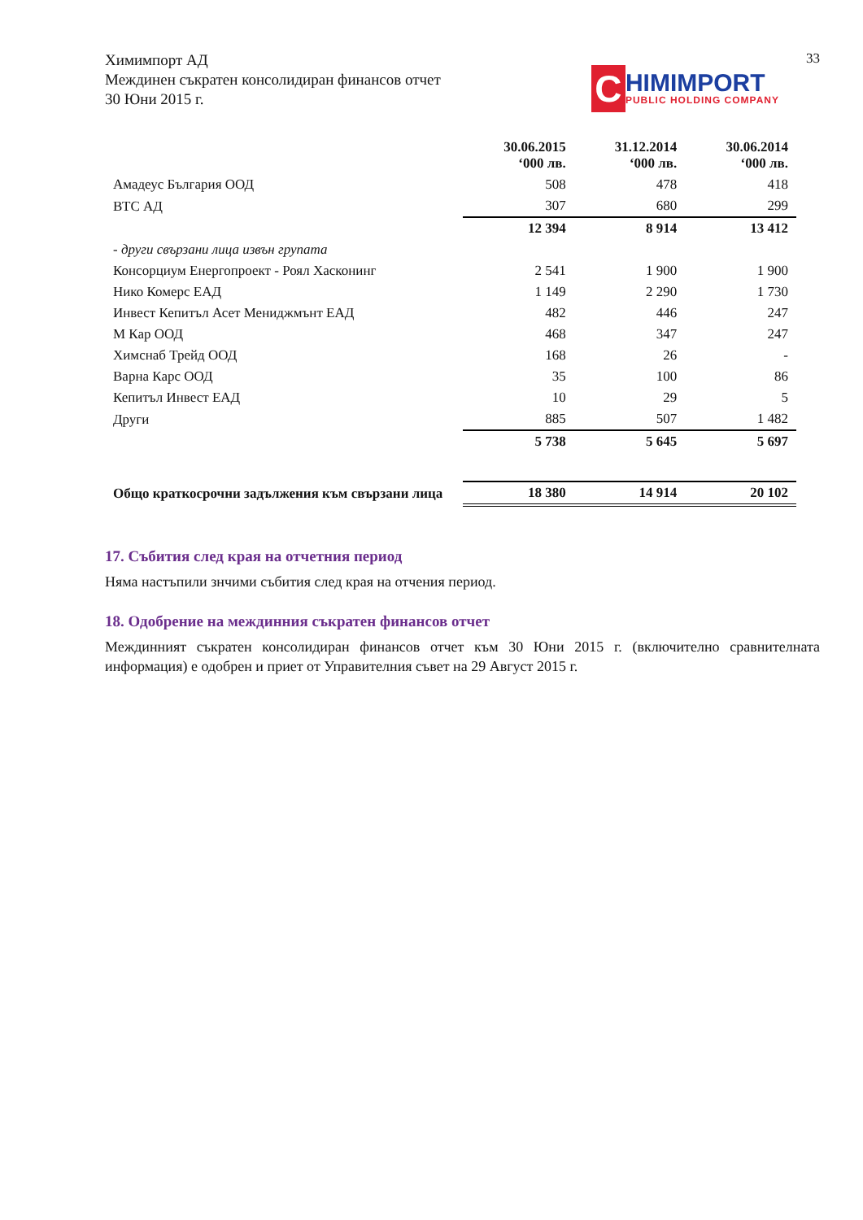33
Химимпорт АД
Междинен съкратен консолидиран финансов отчет
30 Юни 2015 г.
C
HIMIMPORT
PUBLIC HOLDING COMPANY
| | 30.06.2015 ‘000 лв. | 31.12.2014 ‘000 лв. | 30.06.2014 ‘000 лв. |
| --- | --- | --- | --- |
| Амадеус България ООД | 508 | 478 | 418 |
| ВТС АД | 307 | 680 | 299 |
| | 12 394 | 8 914 | 13 412 |
| - други свързани лица извън групата | | | |
| Консорциум Енергопроект - Роял Хасконинг | 2 541 | 1 900 | 1 900 |
| Нико Комерс ЕАД | 1 149 | 2 290 | 1 730 |
| Инвест Кепитъл Асет Мениджмънт ЕАД | 482 | 446 | 247 |
| М Кар ООД | 468 | 347 | 247 |
| Химснаб Трейд ООД | 168 | 26 | - |
| Варна Карс ООД | 35 | 100 | 86 |
| Кепитъл Инвест ЕАД | 10 | 29 | 5 |
| Други | 885 | 507 | 1 482 |
| | 5 738 | 5 645 | 5 697 |
| Общо краткосрочни задължения към свързани лица | 18 380 | 14 914 | 20 102 |
17. Събития след края на отчетния период
Няма настъпили знчими събития след края на отчения период.
18. Одобрение на междинния съкратен финансов отчет
Междинният съкратен консолидиран финансов отчет към 30 Юни 2015 г. (включително сравнителната информация) е одобрен и приет от Управителния съвет на 29 Август 2015 г.